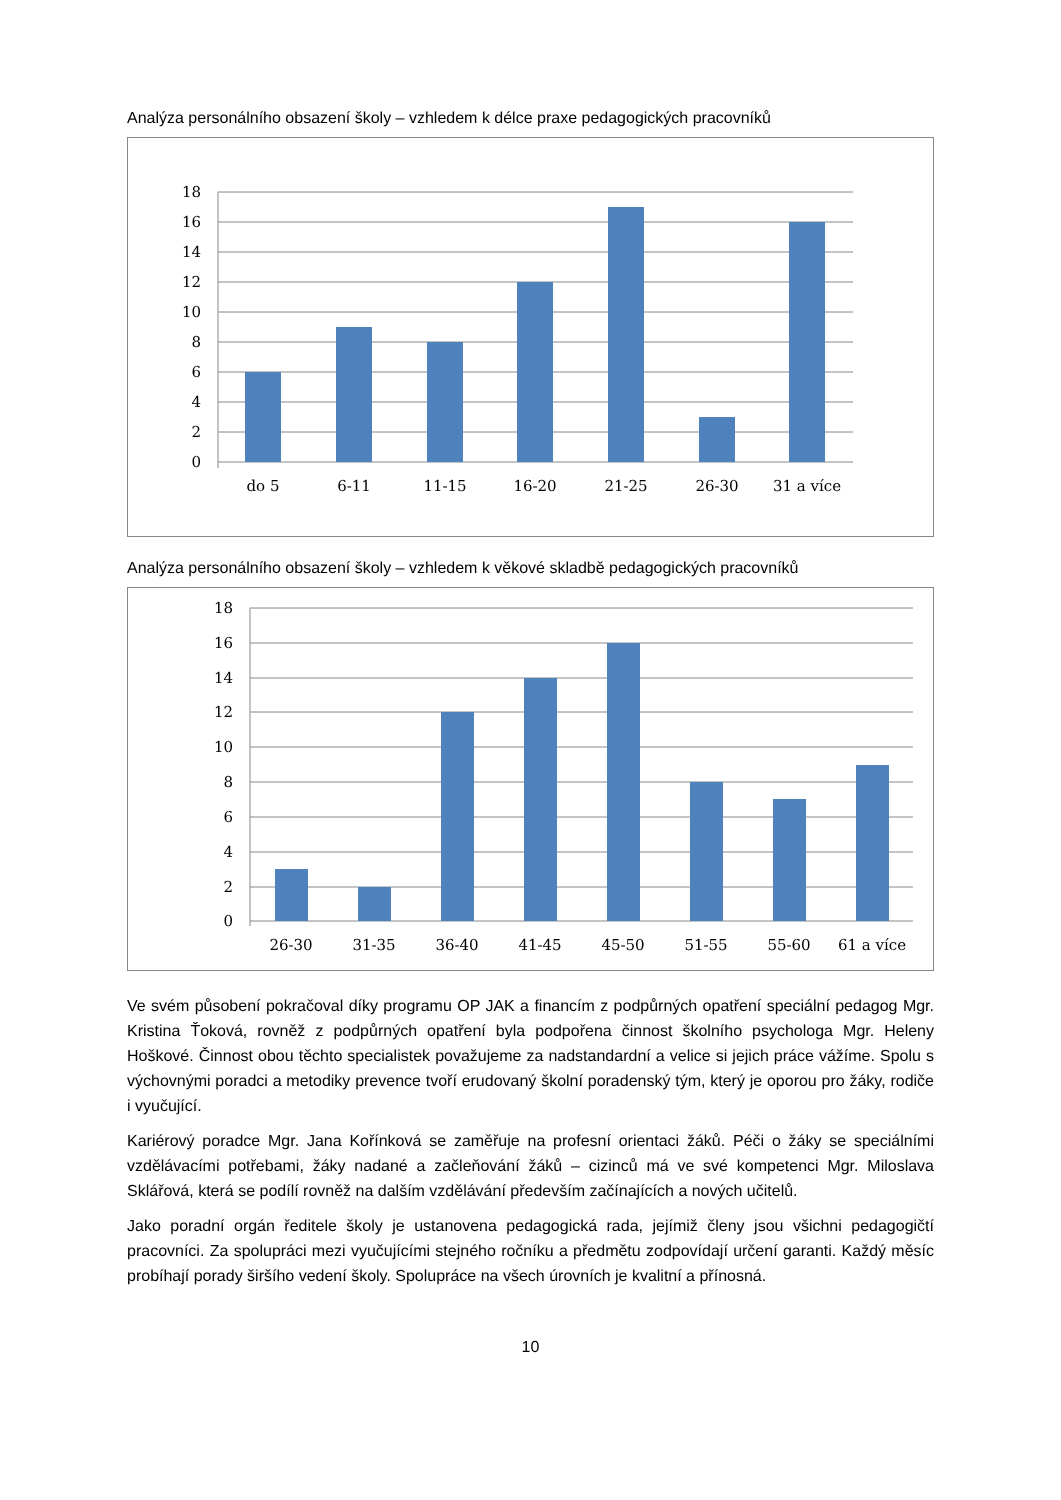Analýza personálního obsazení školy – vzhledem k délce praxe pedagogických pracovníků
18
16
14
12
10
8
6
4
2
0
do 5
6-11
11-15
16-20
21-25
26-30
31 a více
Analýza personálního obsazení školy – vzhledem k věkové skladbě pedagogických pracovníků
18
16
14
12
10
8
6
4
2
0
26-30
31-35
36-40
41-45
45-50
51-55
55-60
61 a více
Ve svém působení pokračoval díky programu OP JAK a financím z podpůrných opatření speciální pedagog Mgr. Kristina Ťoková, rovněž z podpůrných opatření byla podpořena činnost školního psychologa Mgr. Heleny Hoškové. Činnost obou těchto specialistek považujeme za nadstandardní a velice si jejich práce vážíme. Spolu s výchovnými poradci a metodiky prevence tvoří erudovaný školní poradenský tým, který je oporou pro žáky, rodiče i vyučující.
Kariérový poradce Mgr. Jana Kořínková se zaměřuje na profesní orientaci žáků. Péči o žáky se speciálními vzdělávacími potřebami, žáky nadané a začleňování žáků – cizinců má ve své kompetenci Mgr. Miloslava Sklářová, která se podílí rovněž na dalším vzdělávání především začínajících a nových učitelů.
Jako poradní orgán ředitele školy je ustanovena pedagogická rada, jejímiž členy jsou všichni pedagogičtí pracovníci. Za spolupráci mezi vyučujícími stejného ročníku a předmětu zodpovídají určení garanti. Každý měsíc probíhají porady širšího vedení školy. Spolupráce na všech úrovních je kvalitní a přínosná.
10